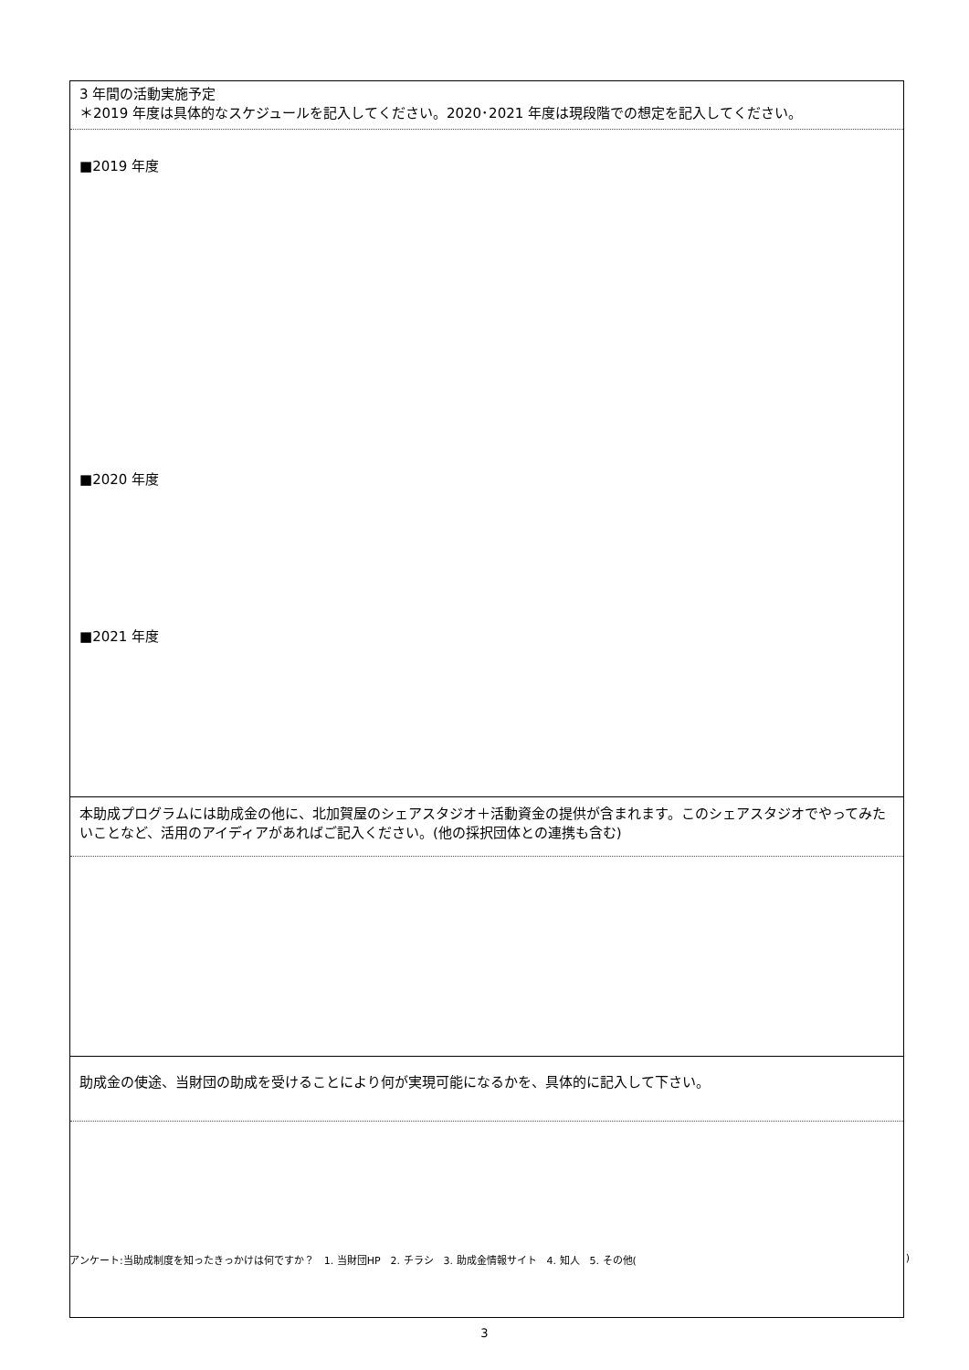| 3 年間の活動実施予定 ＊2019 年度は具体的なスケジュールを記入してください。2020･2021 年度は現段階での想定を記入してください。 |
| ■2019 年度 ■2020 年度 ■2021 年度 |
| 本助成プログラムには助成金の他に、北加賀屋のシェアスタジオ＋活動資金の提供が含まれます。このシェアスタジオでやってみたいことなど、活用のアイディアがあればご記入ください。(他の採択団体との連携も含む) |
| 助成金の使途、当財団の助成を受けることにより何が実現可能になるかを、具体的に記入して下さい。 |
アンケート:当助成制度を知ったきっかけは何ですか？　1. 当財団HP　2. チラシ　3. 助成金情報サイト　4. 知人　5. その他()
3